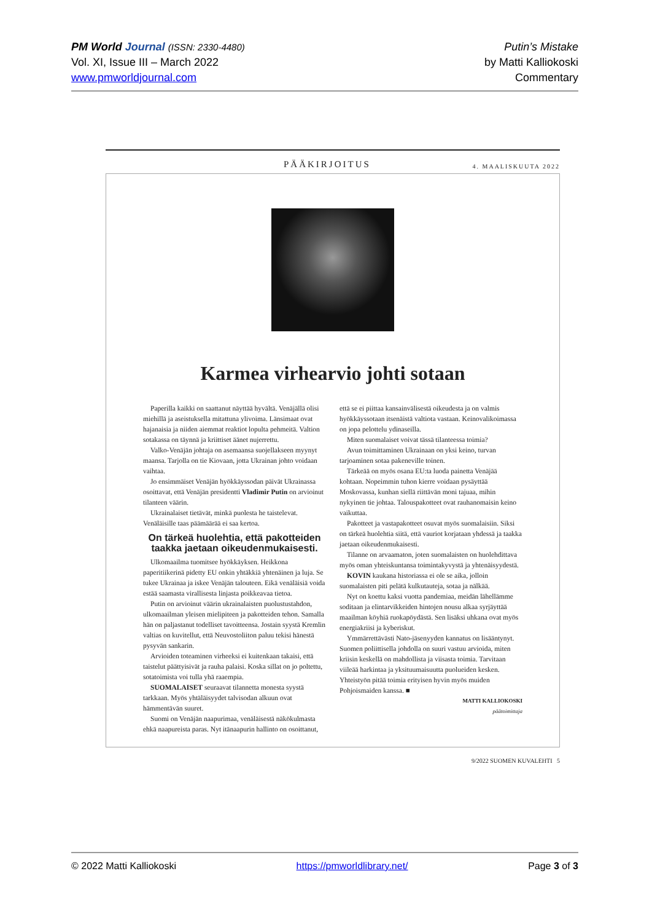PM World Journal (ISSN: 2330-4480)
Vol. XI, Issue III – March 2022
www.pmworldjournal.com
Putin’s Mistake
by Matti Kalliokoski
Commentary
PÄÄKIRJOITUS 4. MAALISKUUTA 2022
Karmea virhearvio johti sotaan
Paperilla kaikki on saattanut näyttää hyvältä. Venäjällä olisi miehillä ja aseistuksella mitattuna ylivoima. Länsimaat ovat hajanaisia ja niiden aiemmat reaktiot lopulta pehmeitä. Valtion sotakassa on täynnä ja kriittiset äänet nujerrettu.
Valko-Venäjän johtaja on asemaansa suojellakseen myynyt maansa. Tarjolla on tie Kiovaan, jotta Ukrainan johto voidaan vaihtaa.
Jo ensimmäiset Venäjän hyökkäyssodan päivät Ukrainassa osoittavat, että Venäjän presidentti Vladimir Putin on arvioinut tilanteen väärin.
Ukrainalaiset tietävät, minkä puolesta he taistelevat. Venäläisille taas päämäärää ei saa kertoa.
On tärkeä huolehtia, että pakotteiden taakka jaetaan oikeudenmukaisesti.
Ulkomaailma tuomitsee hyökkäyksen. Heikkona paperitiikerinä pidetty EU onkin yhtäkkiä yhtenäinen ja luja. Se tukee Ukrainaa ja iskee Venäjän talouteen. Eikä venäläisiä voida estää saamasta virallisesta linjasta poikkeavaa tietoa.
Putin on arvioinut väärin ukrainalaisten puolustustahdon, ulkomaailman yleisen mielipiteen ja pakotteiden tehon. Samalla hän on paljastanut todelliset tavoitteensa. Jostain syystä Kremlin valtias on kuvitellut, että Neuvostoliiton paluu tekisi hänestä pysyvän sankarin.
Arvioiden toteaminen virheeksi ei kuitenkaan takaisi, että taistelut päättyisivät ja rauha palaisi. Koska sillat on jo poltettu, sotatoimista voi tulla yhä raaempia.
SUOMALAISET seuraavat tilannetta monesta syystä tarkkaan. Myös yhtäläisyydet talvisodan alkuun ovat hämmentävän suuret.
Suomi on Venäjän naapurimaa, venäläisestä näkökulmasta ehkä naapureista paras. Nyt itänaapurin hallinto on osoittanut, että se ei piittaa kansainvälisestä oikeudesta ja on valmis hyökkäyssotaan itsenäistä valtiota vastaan. Keinovalikoimassa on jopa pelottelu ydinaseilla.
Miten suomalaiset voivat tässä tilanteessa toimia?
Avun toimittaminen Ukrainaan on yksi keino, turvan tarjoaminen sotaa pakeneville toinen.
Tärkeää on myös osana EU:ta luoda painetta Venäjää kohtaan. Nopeimmin tuhon kierre voidaan pysäyttää Moskovassa, kunhan siellä riittävän moni tajuaa, mihin nykyinen tie johtaa. Talouspakotteet ovat rauhanomaisin keino vaikuttaa.
Pakotteet ja vastapakotteet osuvat myös suomalaisiin. Siksi on tärkeä huolehtia siitä, että vauriot korjataan yhdessä ja taakka jaetaan oikeudenmukaisesti.
Tilanne on arvaamaton, joten suomalaisten on huolehdittava myös oman yhteiskuntansa toimintakyvystä ja yhtenäisyydestä.
KOVIN kaukana historiassa ei ole se aika, jolloin suomalaisten piti pelätä kulkutauteja, sotaa ja nälkää.
Nyt on koettu kaksi vuotta pandemiaa, meidän lähellämme soditaan ja elintarvikkeiden hintojen nousu alkaa syrjäyttää maailman köyhiä ruokapöydästä. Sen lisäksi uhkana ovat myös energiakriisi ja kyberiskut.
Ymmärrettävästi Nato-jäsenyyden kannatus on lisääntynyt. Suomen poliittisella johdolla on suuri vastuu arvioida, miten kriisin keskellä on mahdollista ja viisasta toimia. Tarvitaan viileää harkintaa ja yksituumaisuutta puolueiden kesken. Yhteistyön pitää toimia erityisen hyvin myös muiden Pohjoismaiden kanssa. ■
MATTI KALLIOKOSKI
päätoimittaja
9/2022 SUOMEN KUVALEHTI 5
© 2022 Matti Kalliokoski https://pmworldlibrary.net/ Page 3 of 3